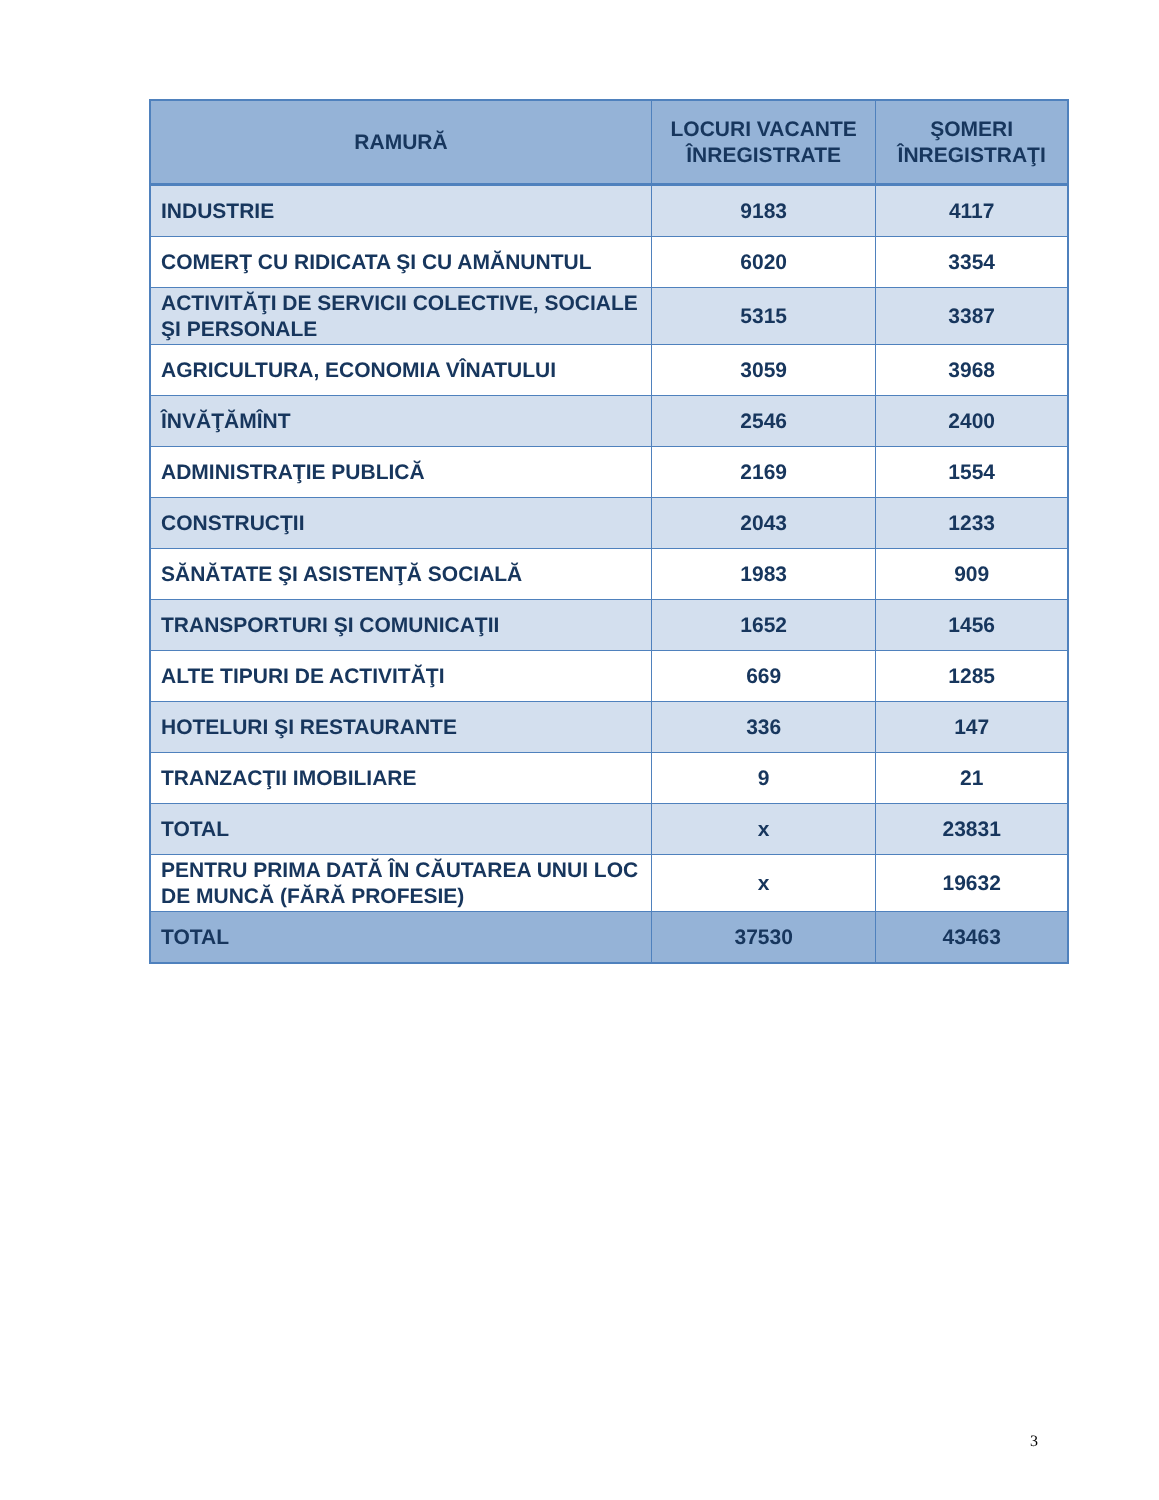| RAMURĂ | LOCURI VACANTE ÎNREGISTRATE | ŞOMERI ÎNREGISTRAŢI |
| --- | --- | --- |
| INDUSTRIE | 9183 | 4117 |
| COMERŢ CU RIDICATA ŞI CU AMĂNUNTUL | 6020 | 3354 |
| ACTIVITĂŢI DE SERVICII COLECTIVE, SOCIALE ŞI PERSONALE | 5315 | 3387 |
| AGRICULTURA, ECONOMIA VÎNATULUI | 3059 | 3968 |
| ÎNVĂŢĂMÎNT | 2546 | 2400 |
| ADMINISTRAŢIE PUBLICĂ | 2169 | 1554 |
| CONSTRUCŢII | 2043 | 1233 |
| SĂNĂTATE ŞI ASISTENŢĂ SOCIALĂ | 1983 | 909 |
| TRANSPORTURI ŞI COMUNICAŢII | 1652 | 1456 |
| ALTE TIPURI DE ACTIVITĂŢI | 669 | 1285 |
| HOTELURI ŞI RESTAURANTE | 336 | 147 |
| TRANZACŢII IMOBILIARE | 9 | 21 |
| TOTAL | x | 23831 |
| PENTRU PRIMA DATĂ ÎN CĂUTAREA UNUI LOC DE MUNCĂ (FĂRĂ PROFESIE) | x | 19632 |
| TOTAL | 37530 | 43463 |
3